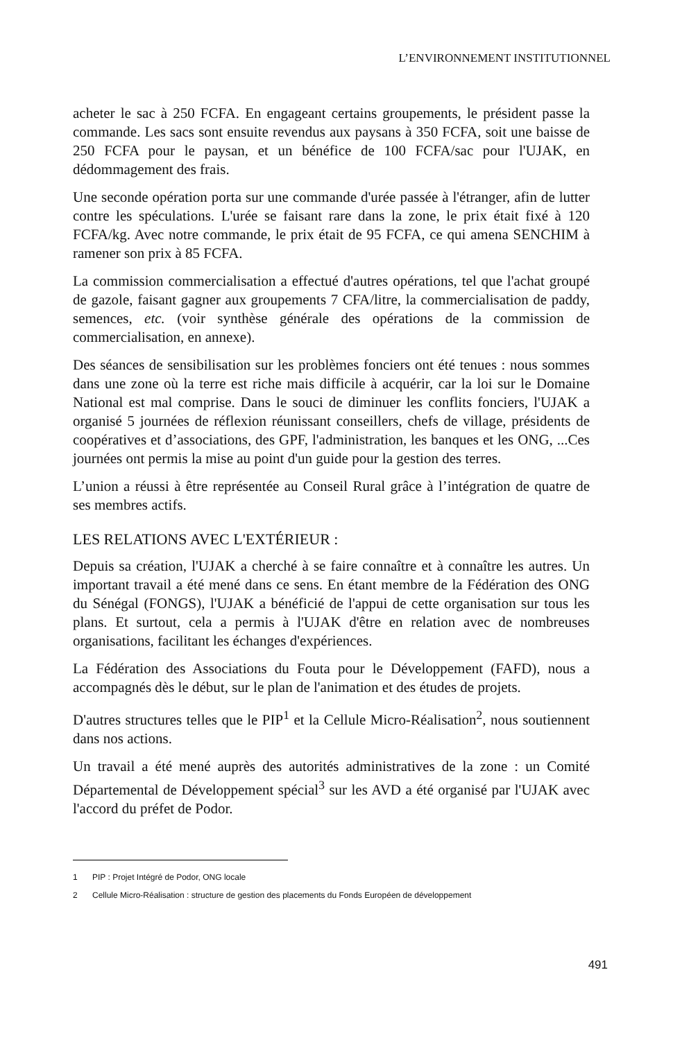L’ENVIRONNEMENT INSTITUTIONNEL
acheter le sac à 250 FCFA. En engageant certains groupements, le président passe la commande. Les sacs sont ensuite revendus aux paysans à 350 FCFA, soit une baisse de 250 FCFA pour le paysan, et un bénéfice de 100 FCFA/sac pour l'UJAK, en dédommagement des frais.
Une seconde opération porta sur une commande d'urée passée à l'étranger, afin de lutter contre les spéculations. L'urée se faisant rare dans la zone, le prix était fixé à 120 FCFA/kg. Avec notre commande, le prix était de 95 FCFA, ce qui amena SENCHIM à ramener son prix à 85 FCFA.
La commission commercialisation a effectué d'autres opérations, tel que l'achat groupé de gazole, faisant gagner aux groupements 7 CFA/litre, la commercialisation de paddy, semences, etc. (voir synthèse générale des opérations de la commission de commercialisation, en annexe).
Des séances de sensibilisation sur les problèmes fonciers ont été tenues : nous sommes dans une zone où la terre est riche mais difficile à acquérir, car la loi sur le Domaine National est mal comprise. Dans le souci de diminuer les conflits fonciers, l'UJAK a organisé 5 journées de réflexion réunissant conseillers, chefs de village, présidents de coopératives et d’associations, des GPF, l'administration, les banques et les ONG, ...Ces journées ont permis la mise au point d'un guide pour la gestion des terres.
L’union a réussi à être représentée au Conseil Rural grâce à l’intégration de quatre de ses membres actifs.
LES RELATIONS AVEC L'EXTÉRIEUR :
Depuis sa création, l'UJAK a cherché à se faire connaître et à connaître les autres. Un important travail a été mené dans ce sens. En étant membre de la Fédération des ONG du Sénégal (FONGS), l'UJAK a bénéficié de l'appui de cette organisation sur tous les plans. Et surtout, cela a permis à l'UJAK d'être en relation avec de nombreuses organisations, facilitant les échanges d'expériences.
La Fédération des Associations du Fouta pour le Développement (FAFD), nous a accompagnés dès le début, sur le plan de l'animation et des études de projets.
D'autres structures telles que le PIP<sup>1</sup> et la Cellule Micro-Réalisation<sup>2</sup>, nous soutiennent dans nos actions.
Un travail a été mené auprès des autorités administratives de la zone : un Comité Départemental de Développement spécial<sup>3</sup> sur les AVD a été organisé par l'UJAK avec l'accord du préfet de Podor.
1 PIP : Projet Intégré de Podor, ONG locale
2 Cellule Micro-Réalisation : structure de gestion des placements du Fonds Européen de développement
491